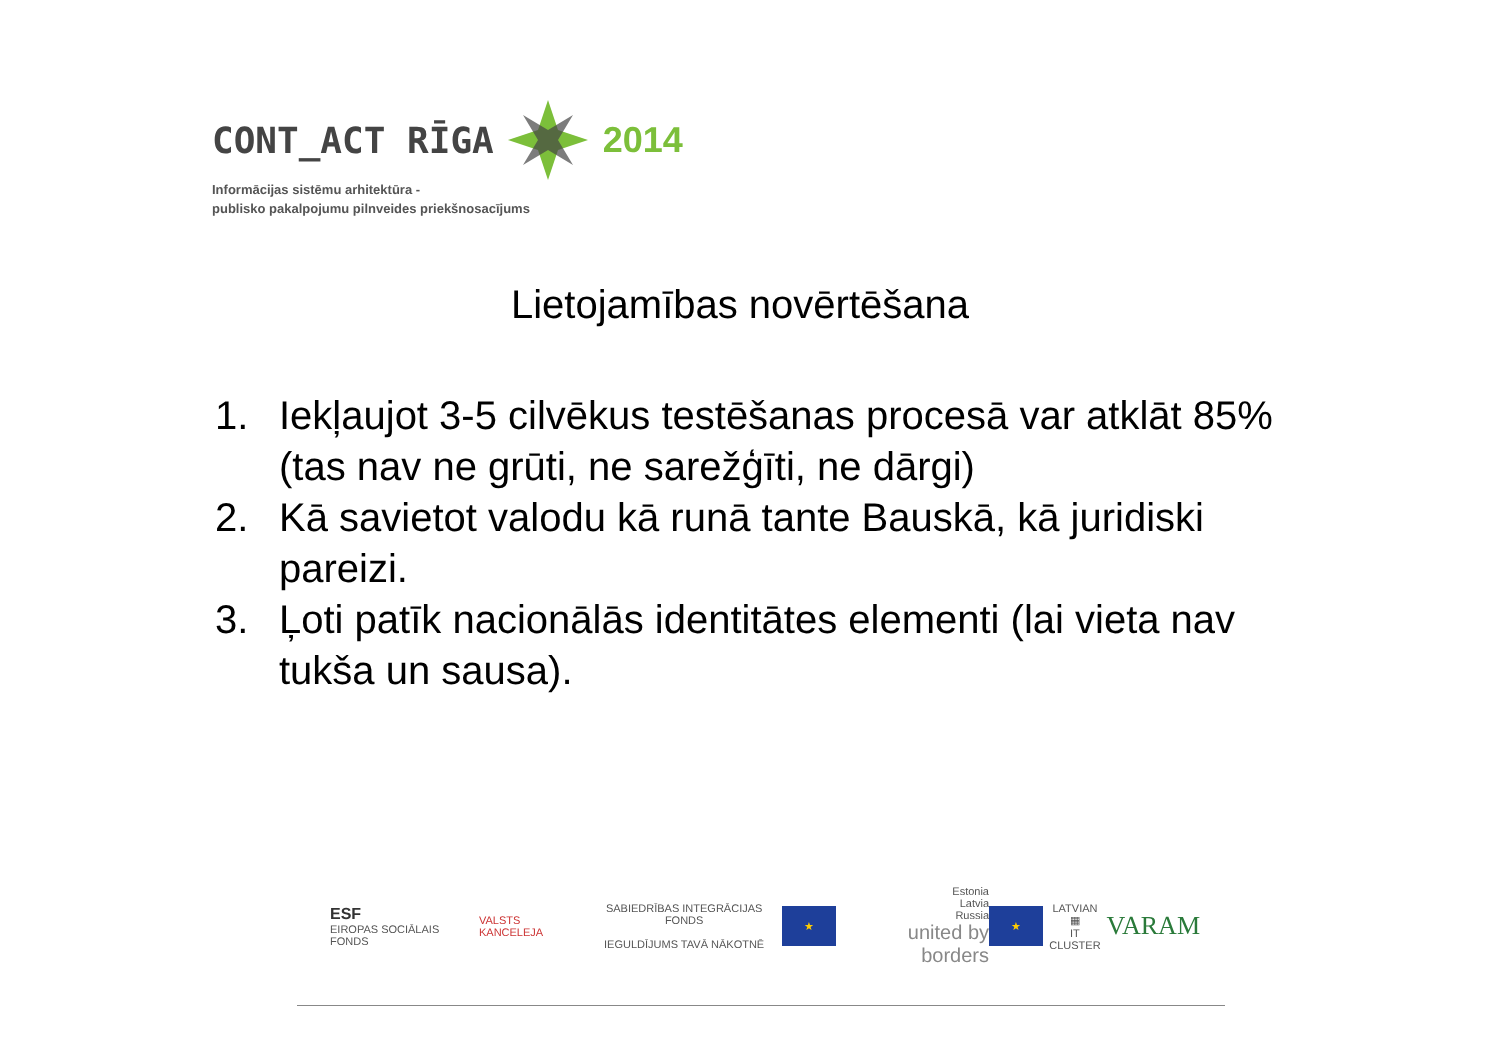CONT_ACT RĪGA 2014
Informācijas sistēmu arhitektūra -
publisko pakalpojumu pilnveides priekšnosacījums
Lietojamības novērtēšana
1. Iekļaujot 3-5 cilvēkus testēšanas procesā var atklāt 85% (tas nav ne grūti, ne sarežģīti, ne dārgi)
2. Kā savietot valodu kā runā tante Bauskā, kā juridiski pareizi.
3. Ļoti patīk nacionālās identitātes elementi (lai vieta nav tukša un sausa).
ESF
EIROPAS SOCIĀLAIS FONDS
VALSTS KANCELEJA
SABIEDRĪBAS INTEGRĀCIJAS FONDS
IEGULDĪJUMS TAVĀ NĀKOTNĒ
★
Estonia
Latvia
Russia
united by borders
★
LATVIAN
▦
IT CLUSTER
VARAM